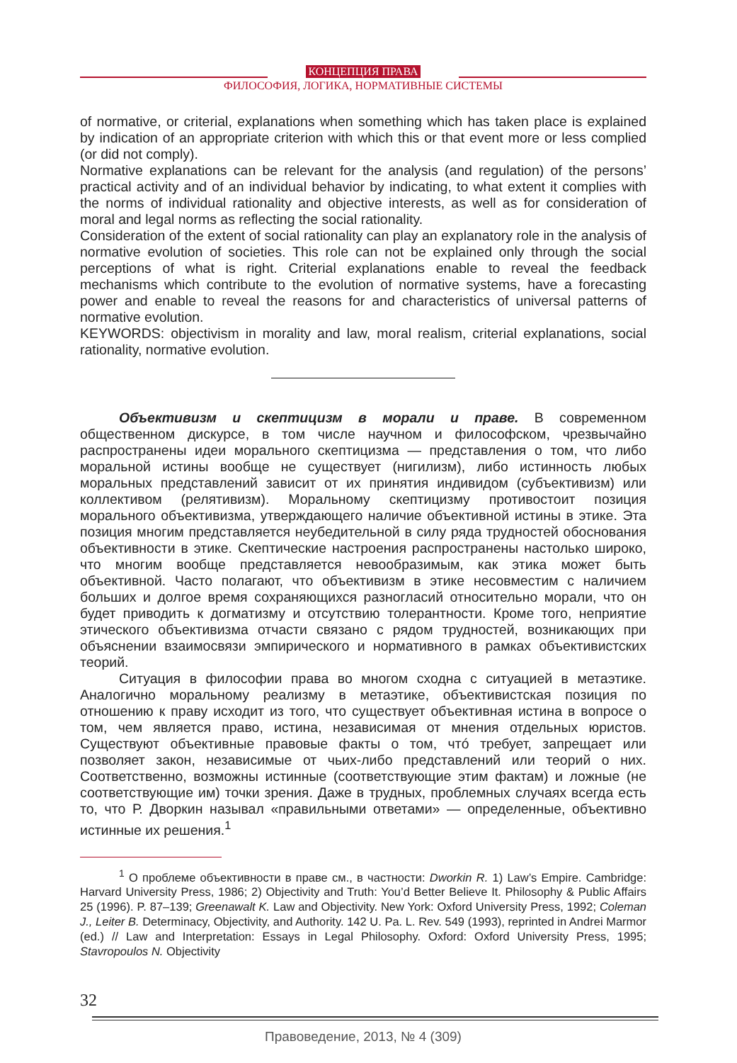КОНЦЕПЦИЯ ПРАВА
ФИЛОСОФИЯ, ЛОГИКА, НОРМАТИВНЫЕ СИСТЕМЫ
of normative, or criterial, explanations when something which has taken place is explained by indication of an appropriate criterion with which this or that event more or less complied (or did not comply).
Normative explanations can be relevant for the analysis (and regulation) of the persons’ practical activity and of an individual behavior by indicating, to what extent it complies with the norms of individual rationality and objective interests, as well as for consideration of moral and legal norms as reflecting the social rationality.
Consideration of the extent of social rationality can play an explanatory role in the analysis of normative evolution of societies. This role can not be explained only through the social perceptions of what is right. Criterial explanations enable to reveal the feedback mechanisms which contribute to the evolution of normative systems, have a forecasting power and enable to reveal the reasons for and characteristics of universal patterns of normative evolution.
KEYWORDS: objectivism in morality and law, moral realism, criterial explanations, social rationality, normative evolution.
Объективизм и скептицизм в морали и праве. В современном общественном дискурсе, в том числе научном и философском, чрезвычайно распространены идеи морального скептицизма — представления о том, что либо моральной истины вообще не существует (нигилизм), либо истинность любых моральных представлений зависит от их принятия индивидом (субъективизм) или коллективом (релятивизм). Моральному скептицизму противостоит позиция морального объективизма, утверждающего наличие объективной истины в этике. Эта позиция многим представляется неубедительной в силу ряда трудностей обоснования объективности в этике. Скептические настроения распространены настолько широко, что многим вообще представляется невообразимым, как этика может быть объективной. Часто полагают, что объективизм в этике несовместим с наличием больших и долгое время сохраняющихся разногласий относительно морали, что он будет приводить к догматизму и отсутствию толерантности. Кроме того, неприятие этического объективизма отчасти связано с рядом трудностей, возникающих при объяснении взаимосвязи эмпирического и нормативного в рамках объективистских теорий.
Ситуация в философии права во многом сходна с ситуацией в метаэтике. Аналогично моральному реализму в метаэтике, объективистская позиция по отношению к праву исходит из того, что существует объективная истина в вопросе о том, чем является право, истина, независимая от мнения отдельных юристов. Существуют объективные правовые факты о том, чтó требует, запрещает или позволяет закон, независимые от чьих-либо представлений или теорий о них. Соответственно, возможны истинные (соответствующие этим фактам) и ложные (не соответствующие им) точки зрения. Даже в трудных, проблемных случаях всегда есть то, что Р. Дворкин называл «правильными ответами» — определенные, объективно истинные их решения.<sup>1</sup>
<sup>1</sup> О проблеме объективности в праве см., в частности: Dworkin R. 1) Law’s Empire. Cambridge: Harvard University Press, 1986; 2) Objectivity and Truth: You’d Better Believe It. Philosophy & Public Affairs 25 (1996). P. 87–139; Greenawalt K. Law and Objectivity. New York: Oxford University Press, 1992; Coleman J., Leiter B. Determinacy, Objectivity, and Authority. 142 U. Pa. L. Rev. 549 (1993), reprinted in Andrei Marmor (ed.) // Law and Interpretation: Essays in Legal Philosophy. Oxford: Oxford University Press, 1995; Stavropoulos N. Objectivity
32
Правоведение, 2013, № 4 (309)